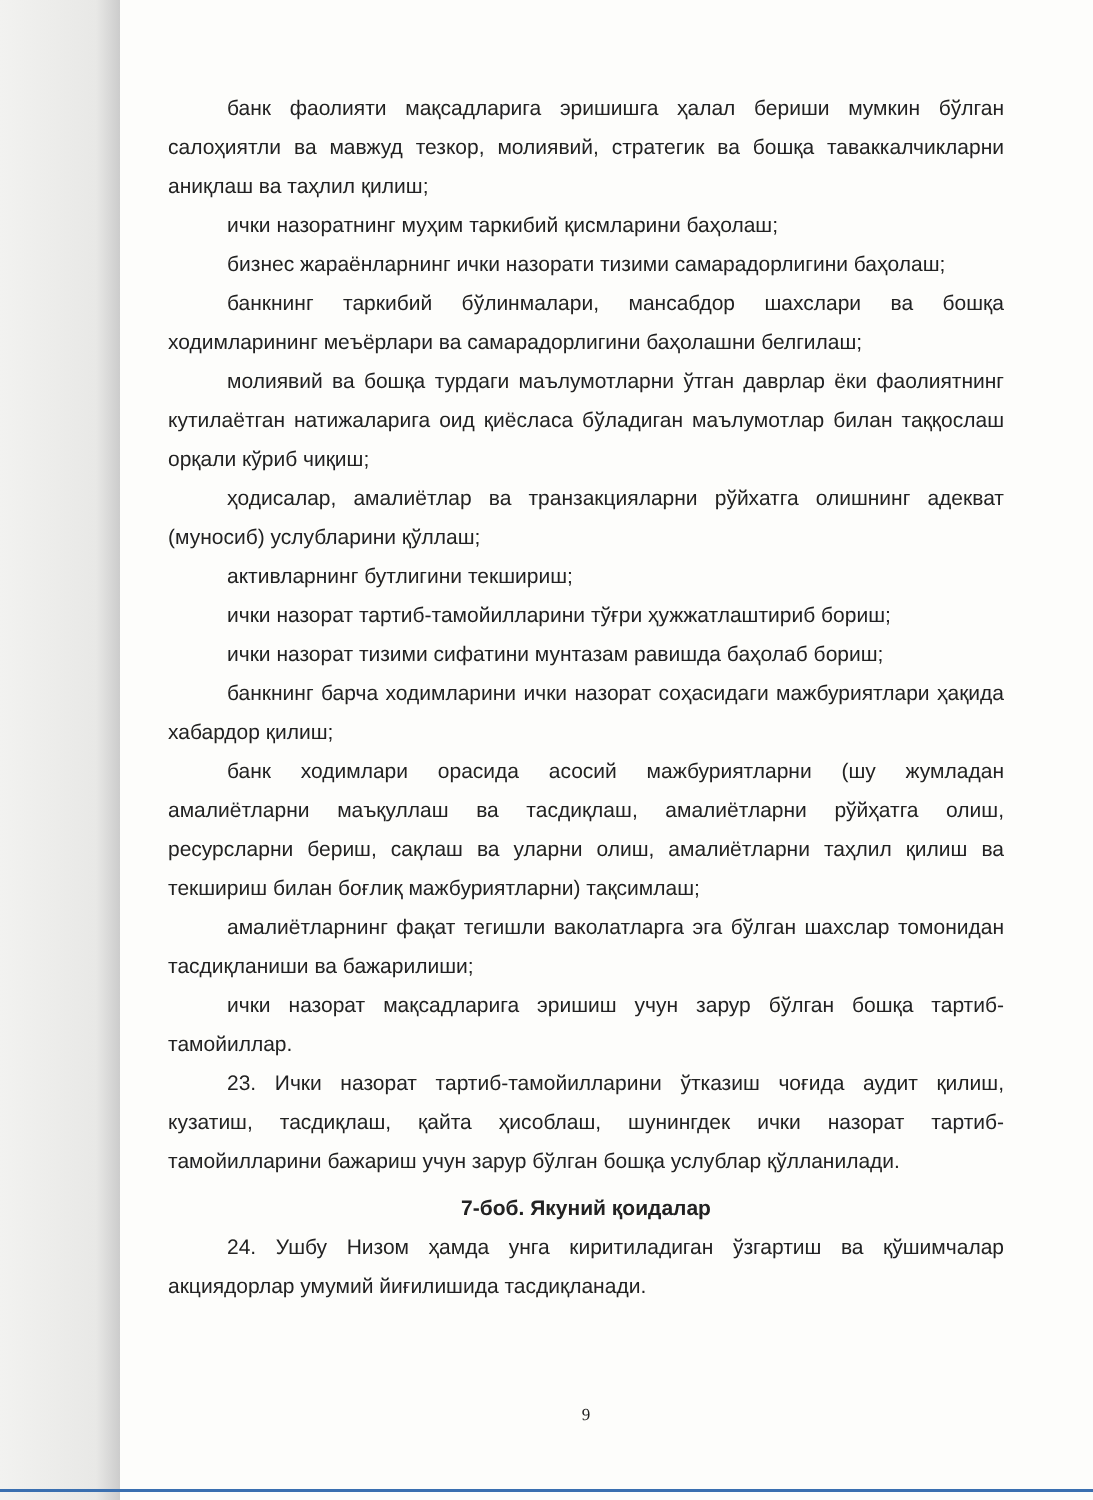банк фаолияти мақсадларига эришишга ҳалал бериши мумкин бўлган салоҳиятли ва мавжуд тезкор, молиявий, стратегик ва бошқа таваккалчикларни аниқлаш ва таҳлил қилиш;
ички назоратнинг муҳим таркибий қисмларини баҳолаш;
бизнес жараёнларнинг ички назорати тизими самарадорлигини баҳолаш;
банкнинг таркибий бўлинмалари, мансабдор шахслари ва бошқа ходимларининг меъёрлари ва самарадорлигини баҳолашни белгилаш;
молиявий ва бошқа турдаги маълумотларни ўтган даврлар ёки фаолиятнинг кутилаётган натижаларига оид қиёсласа бўладиган маълумотлар билан таққослаш орқали кўриб чиқиш;
ҳодисалар, амалиётлар ва транзакцияларни рўйхатга олишнинг адекват (муносиб) услубларини қўллаш;
активларнинг бутлигини текшириш;
ички назорат тартиб-тамойилларини тўғри ҳужжатлаштириб бориш;
ички назорат тизими сифатини мунтазам равишда баҳолаб бориш;
банкнинг барча ходимларини ички назорат соҳасидаги мажбуриятлари ҳақида хабардор қилиш;
банк ходимлари орасида асосий мажбуриятларни (шу жумладан амалиётларни маъқуллаш ва тасдиқлаш, амалиётларни рўйҳатга олиш, ресурсларни бериш, сақлаш ва уларни олиш, амалиётларни таҳлил қилиш ва текшириш билан боғлиқ мажбуриятларни) тақсимлаш;
амалиётларнинг фақат тегишли ваколатларга эга бўлган шахслар томонидан тасдиқланиши ва бажарилиши;
ички назорат мақсадларига эришиш учун зарур бўлган бошқа тартиб-тамойиллар.
23. Ички назорат тартиб-тамойилларини ўтказиш чоғида аудит қилиш, кузатиш, тасдиқлаш, қайта ҳисоблаш, шунингдек ички назорат тартиб-тамойилларини бажариш учун зарур бўлган бошқа услублар қўлланилади.
7-боб. Якуний қоидалар
24. Ушбу Низом ҳамда унга киритиладиган ўзгартиш ва қўшимчалар акциядорлар умумий йиғилишида тасдиқланади.
9